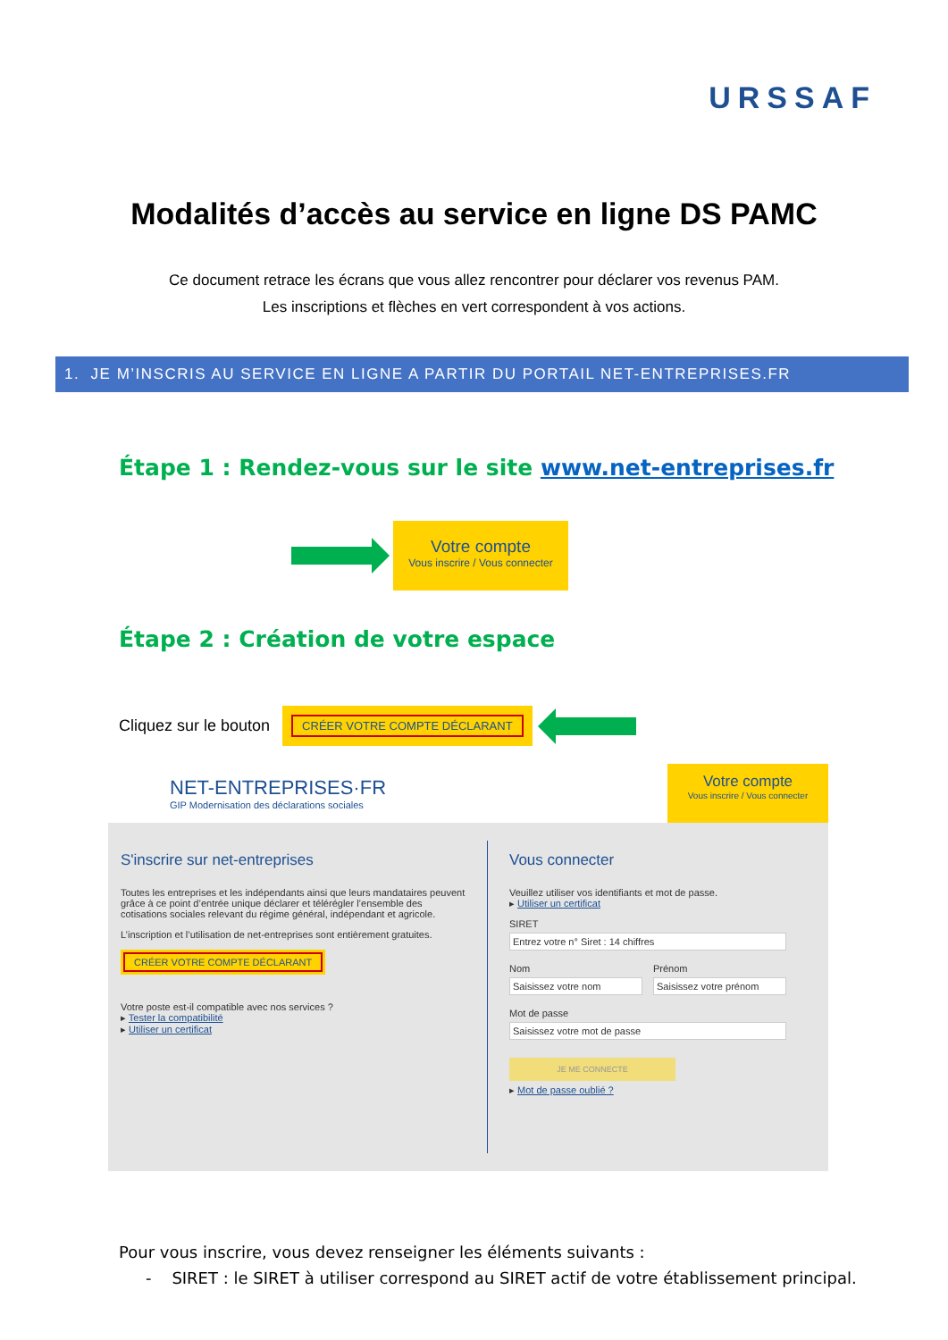URSSAF
Modalités d’accès au service en ligne DS PAMC
Ce document retrace les écrans que vous allez rencontrer pour déclarer vos revenus PAM.
Les inscriptions et flèches en vert correspondent à vos actions.
1. JE M’INSCRIS AU SERVICE EN LIGNE A PARTIR DU PORTAIL NET-ENTREPRISES.FR
Étape 1 : Rendez-vous sur le site www.net-entreprises.fr
Votre compte
Vous inscrire / Vous connecter
Étape 2 : Création de votre espace
Cliquez sur le bouton
CRÉER VOTRE COMPTE DÉCLARANT
NET-ENTREPRISES·FR
GIP Modernisation des déclarations sociales
Votre compte
Vous inscrire / Vous connecter
S'inscrire sur net-entreprises
Toutes les entreprises et les indépendants ainsi que leurs mandataires peuvent grâce à ce point d’entrée unique déclarer et télérégler l’ensemble des cotisations sociales relevant du régime général, indépendant et agricole.
L’inscription et l’utilisation de net-entreprises sont entièrement gratuites.
CRÉER VOTRE COMPTE DÉCLARANT
Votre poste est-il compatible avec nos services ?
▸ Tester la compatibilité
▸ Utiliser un certificat
Vous connecter
Veuillez utiliser vos identifiants et mot de passe.
▸ Utiliser un certificat
SIRET
Entrez votre n° Siret : 14 chiffres
Nom
Saisissez votre nom
Prénom
Saisissez votre prénom
Mot de passe
Saisissez votre mot de passe
JE ME CONNECTE
▸ Mot de passe oublié ?
Pour vous inscrire, vous devez renseigner les éléments suivants :
- SIRET : le SIRET à utiliser correspond au SIRET actif de votre établissement principal.